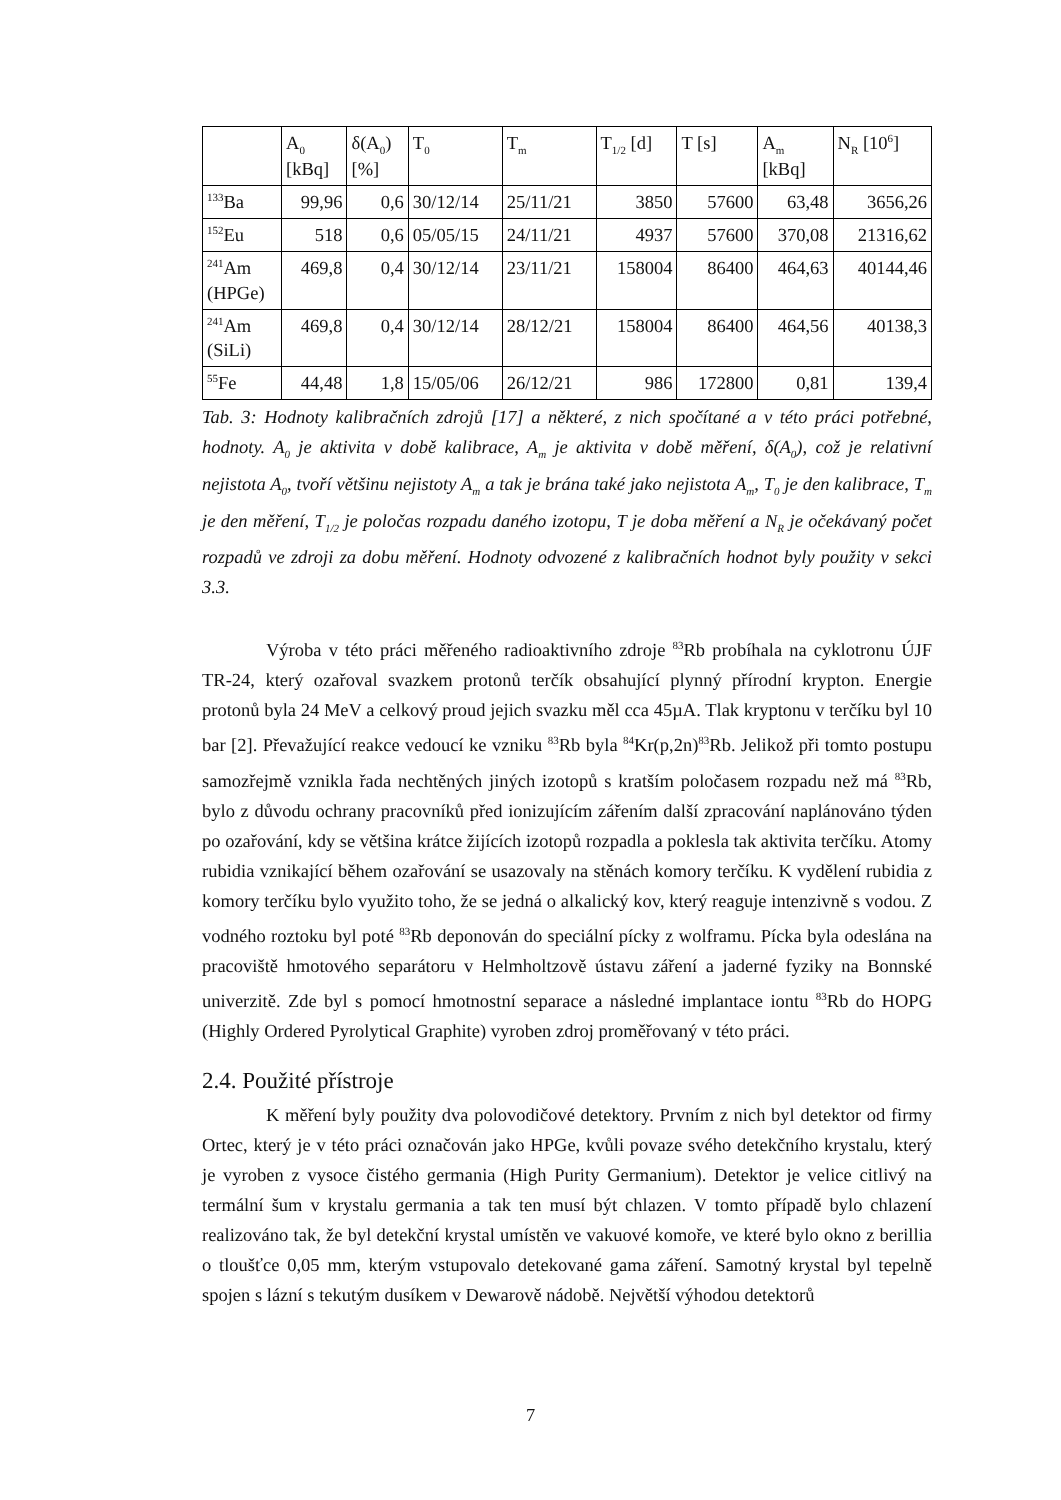| | A<sub>0</sub> [kBq] | δ(A<sub>0</sub>) [%] | T<sub>0</sub> | T<sub>m</sub> | T<sub>1/2</sub> [d] | T [s] | A<sub>m</sub> [kBq] | N<sub>R</sub> [10<sup>6</sup>] |
| --- | --- | --- | --- | --- | --- | --- | --- | --- |
| <sup>133</sup>Ba | 99,96 | 0,6 | 30/12/14 | 25/11/21 | 3850 | 57600 | 63,48 | 3656,26 |
| <sup>152</sup>Eu | 518 | 0,6 | 05/05/15 | 24/11/21 | 4937 | 57600 | 370,08 | 21316,62 |
| <sup>241</sup>Am (HPGe) | 469,8 | 0,4 | 30/12/14 | 23/11/21 | 158004 | 86400 | 464,63 | 40144,46 |
| <sup>241</sup>Am (SiLi) | 469,8 | 0,4 | 30/12/14 | 28/12/21 | 158004 | 86400 | 464,56 | 40138,3 |
| <sup>55</sup>Fe | 44,48 | 1,8 | 15/05/06 | 26/12/21 | 986 | 172800 | 0,81 | 139,4 |
Tab. 3: Hodnoty kalibračních zdrojů [17] a některé, z nich spočítané a v této práci potřebné, hodnoty. A<sub>0</sub> je aktivita v době kalibrace, A<sub>m</sub> je aktivita v době měření, δ(A<sub>0</sub>), což je relativní nejistota A<sub>0</sub>, tvoří většinu nejistoty A<sub>m</sub> a tak je brána také jako nejistota A<sub>m</sub>, T<sub>0</sub> je den kalibrace, T<sub>m</sub> je den měření, T<sub>1/2</sub> je poločas rozpadu daného izotopu, T je doba měření a N<sub>R</sub> je očekávaný počet rozpadů ve zdroji za dobu měření. Hodnoty odvozené z kalibračních hodnot byly použity v sekci 3.3.
Výroba v této práci měřeného radioaktivního zdroje <sup>83</sup>Rb probíhala na cyklotronu ÚJF TR-24, který ozařoval svazkem protonů terčík obsahující plynný přírodní krypton. Energie protonů byla 24 MeV a celkový proud jejich svazku měl cca 45µA. Tlak kryptonu v terčíku byl 10 bar [2]. Převažující reakce vedoucí ke vzniku <sup>83</sup>Rb byla <sup>84</sup>Kr(p,2n)<sup>83</sup>Rb. Jelikož při tomto postupu samozřejmě vznikla řada nechtěných jiných izotopů s kratším poločasem rozpadu než má <sup>83</sup>Rb, bylo z důvodu ochrany pracovníků před ionizujícím zářením další zpracování naplánováno týden po ozařování, kdy se většina krátce žijících izotopů rozpadla a poklesla tak aktivita terčíku. Atomy rubidia vznikající během ozařování se usazovaly na stěnách komory terčíku. K vydělení rubidia z komory terčíku bylo využito toho, že se jedná o alkalický kov, který reaguje intenzivně s vodou. Z vodného roztoku byl poté <sup>83</sup>Rb deponován do speciální pícky z wolframu. Pícka byla odeslána na pracoviště hmotového separátoru v Helmholtzově ústavu záření a jaderné fyziky na Bonnské univerzitě. Zde byl s pomocí hmotnostní separace a následné implantace iontu <sup>83</sup>Rb do HOPG (Highly Ordered Pyrolytical Graphite) vyroben zdroj proměřovaný v této práci.
2.4. Použité přístroje
K měření byly použity dva polovodičové detektory. Prvním z nich byl detektor od firmy Ortec, který je v této práci označován jako HPGe, kvůli povaze svého detekčního krystalu, který je vyroben z vysoce čistého germania (High Purity Germanium). Detektor je velice citlivý na termální šum v krystalu germania a tak ten musí být chlazen. V tomto případě bylo chlazení realizováno tak, že byl detekční krystal umístěn ve vakuové komoře, ve které bylo okno z berillia o tloušťce 0,05 mm, kterým vstupovalo detekované gama záření. Samotný krystal byl tepelně spojen s lázní s tekutým dusíkem v Dewarově nádobě. Největší výhodou detektorů
7